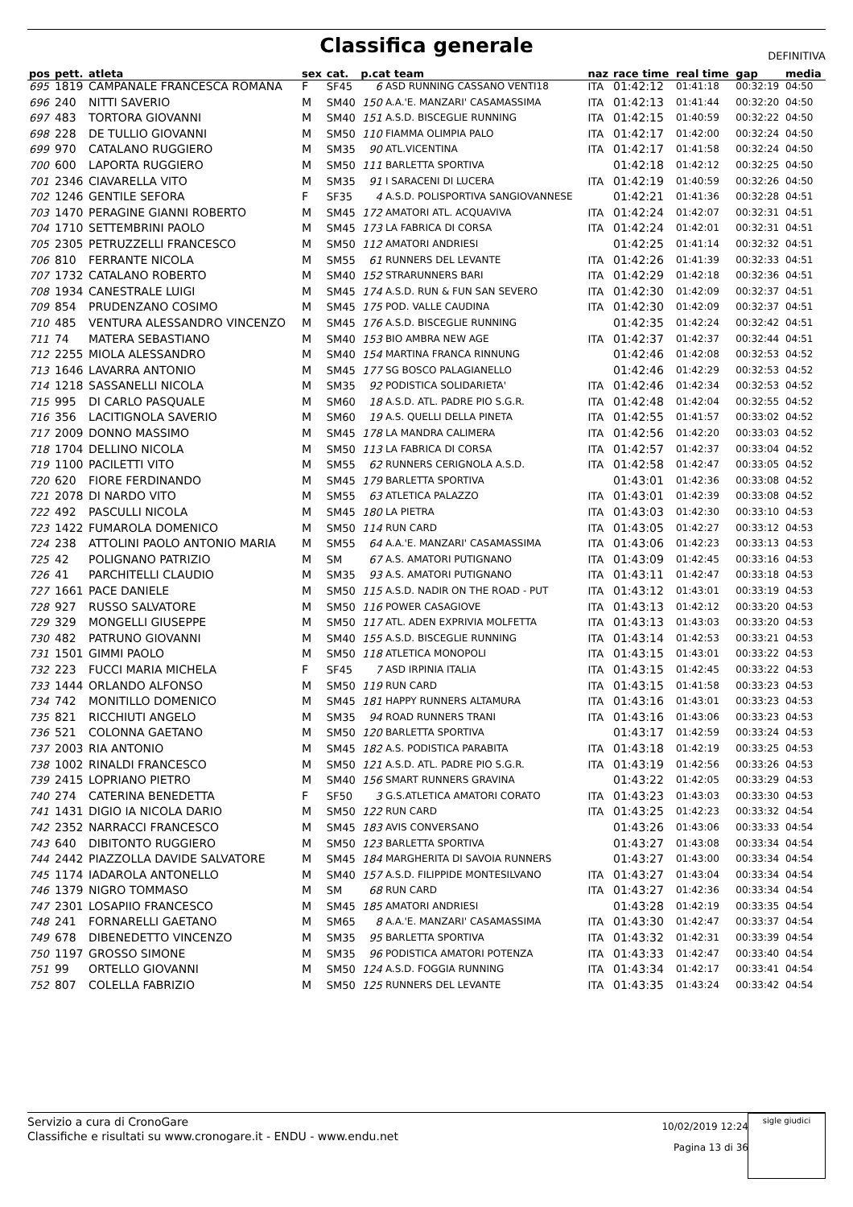Classifica generale
DEFINITIVA
| pos | pett. | atleta | sex | cat. | p.cat team | | naz | race time | real time | gap | media |
| --- | --- | --- | --- | --- | --- | --- | --- | --- | --- | --- | --- |
| 695 | 1819 | CAMPANALE FRANCESCA ROMANA | F | SF45 | 6 | ASD RUNNING CASSANO VENTI18 | ITA | 01:42:12 | 01:41:18 | 00:32:19 | 04:50 |
| 696 | 240 | NITTI SAVERIO | M | SM40 | 150 | A.A.'E. MANZARI' CASAMASSIMA | ITA | 01:42:13 | 01:41:44 | 00:32:20 | 04:50 |
| 697 | 483 | TORTORA GIOVANNI | M | SM40 | 151 | A.S.D. BISCEGLIE RUNNING | ITA | 01:42:15 | 01:40:59 | 00:32:22 | 04:50 |
| 698 | 228 | DE TULLIO GIOVANNI | M | SM50 | 110 | FIAMMA OLIMPIA PALO | ITA | 01:42:17 | 01:42:00 | 00:32:24 | 04:50 |
| 699 | 970 | CATALANO RUGGIERO | M | SM35 | 90 | ATL.VICENTINA | ITA | 01:42:17 | 01:41:58 | 00:32:24 | 04:50 |
| 700 | 600 | LAPORTA RUGGIERO | M | SM50 | 111 | BARLETTA SPORTIVA | | 01:42:18 | 01:42:12 | 00:32:25 | 04:50 |
| 701 | 2346 | CIAVARELLA VITO | M | SM35 | 91 | I SARACENI DI LUCERA | ITA | 01:42:19 | 01:40:59 | 00:32:26 | 04:50 |
| 702 | 1246 | GENTILE SEFORA | F | SF35 | 4 | A.S.D. POLISPORTIVA SANGIOVANNESE | | 01:42:21 | 01:41:36 | 00:32:28 | 04:51 |
| 703 | 1470 | PERAGINE GIANNI ROBERTO | M | SM45 | 172 | AMATORI ATL. ACQUAVIVA | ITA | 01:42:24 | 01:42:07 | 00:32:31 | 04:51 |
| 704 | 1710 | SETTEMBRINI PAOLO | M | SM45 | 173 | LA FABRICA DI CORSA | ITA | 01:42:24 | 01:42:01 | 00:32:31 | 04:51 |
| 705 | 2305 | PETRUZZELLI FRANCESCO | M | SM50 | 112 | AMATORI ANDRIESI | | 01:42:25 | 01:41:14 | 00:32:32 | 04:51 |
| 706 | 810 | FERRANTE NICOLA | M | SM55 | 61 | RUNNERS DEL LEVANTE | ITA | 01:42:26 | 01:41:39 | 00:32:33 | 04:51 |
| 707 | 1732 | CATALANO ROBERTO | M | SM40 | 152 | STRARUNNERS BARI | ITA | 01:42:29 | 01:42:18 | 00:32:36 | 04:51 |
| 708 | 1934 | CANESTRALE LUIGI | M | SM45 | 174 | A.S.D. RUN & FUN SAN SEVERO | ITA | 01:42:30 | 01:42:09 | 00:32:37 | 04:51 |
| 709 | 854 | PRUDENZANO COSIMO | M | SM45 | 175 | POD. VALLE CAUDINA | ITA | 01:42:30 | 01:42:09 | 00:32:37 | 04:51 |
| 710 | 485 | VENTURA ALESSANDRO VINCENZO | M | SM45 | 176 | A.S.D. BISCEGLIE RUNNING | | 01:42:35 | 01:42:24 | 00:32:42 | 04:51 |
| 711 | 74 | MATERA SEBASTIANO | M | SM40 | 153 | BIO AMBRA NEW AGE | ITA | 01:42:37 | 01:42:37 | 00:32:44 | 04:51 |
| 712 | 2255 | MIOLA ALESSANDRO | M | SM40 | 154 | MARTINA FRANCA RINNUNG | | 01:42:46 | 01:42:08 | 00:32:53 | 04:52 |
| 713 | 1646 | LAVARRA ANTONIO | M | SM45 | 177 | SG BOSCO PALAGIANELLO | | 01:42:46 | 01:42:29 | 00:32:53 | 04:52 |
| 714 | 1218 | SASSANELLI NICOLA | M | SM35 | 92 | PODISTICA SOLIDARIETA' | ITA | 01:42:46 | 01:42:34 | 00:32:53 | 04:52 |
| 715 | 995 | DI CARLO PASQUALE | M | SM60 | 18 | A.S.D. ATL. PADRE PIO S.G.R. | ITA | 01:42:48 | 01:42:04 | 00:32:55 | 04:52 |
| 716 | 356 | LACITIGNOLA SAVERIO | M | SM60 | 19 | A.S. QUELLI DELLA PINETA | ITA | 01:42:55 | 01:41:57 | 00:33:02 | 04:52 |
| 717 | 2009 | DONNO MASSIMO | M | SM45 | 178 | LA MANDRA CALIMERA | ITA | 01:42:56 | 01:42:20 | 00:33:03 | 04:52 |
| 718 | 1704 | DELLINO NICOLA | M | SM50 | 113 | LA FABRICA DI CORSA | ITA | 01:42:57 | 01:42:37 | 00:33:04 | 04:52 |
| 719 | 1100 | PACILETTI VITO | M | SM55 | 62 | RUNNERS CERIGNOLA A.S.D. | ITA | 01:42:58 | 01:42:47 | 00:33:05 | 04:52 |
| 720 | 620 | FIORE FERDINANDO | M | SM45 | 179 | BARLETTA SPORTIVA | | 01:43:01 | 01:42:36 | 00:33:08 | 04:52 |
| 721 | 2078 | DI NARDO VITO | M | SM55 | 63 | ATLETICA PALAZZO | ITA | 01:43:01 | 01:42:39 | 00:33:08 | 04:52 |
| 722 | 492 | PASCULLI NICOLA | M | SM45 | 180 | LA PIETRA | ITA | 01:43:03 | 01:42:30 | 00:33:10 | 04:53 |
| 723 | 1422 | FUMAROLA DOMENICO | M | SM50 | 114 | RUN CARD | ITA | 01:43:05 | 01:42:27 | 00:33:12 | 04:53 |
| 724 | 238 | ATTOLINI PAOLO ANTONIO MARIA | M | SM55 | 64 | A.A.'E. MANZARI' CASAMASSIMA | ITA | 01:43:06 | 01:42:23 | 00:33:13 | 04:53 |
| 725 | 42 | POLIGNANO PATRIZIO | M | SM | 67 | A.S. AMATORI PUTIGNANO | ITA | 01:43:09 | 01:42:45 | 00:33:16 | 04:53 |
| 726 | 41 | PARCHITELLI CLAUDIO | M | SM35 | 93 | A.S. AMATORI PUTIGNANO | ITA | 01:43:11 | 01:42:47 | 00:33:18 | 04:53 |
| 727 | 1661 | PACE DANIELE | M | SM50 | 115 | A.S.D. NADIR ON THE ROAD - PUT | ITA | 01:43:12 | 01:43:01 | 00:33:19 | 04:53 |
| 728 | 927 | RUSSO SALVATORE | M | SM50 | 116 | POWER CASAGIOVE | ITA | 01:43:13 | 01:42:12 | 00:33:20 | 04:53 |
| 729 | 329 | MONGELLI GIUSEPPE | M | SM50 | 117 | ATL. ADEN EXPRIVIA MOLFETTA | ITA | 01:43:13 | 01:43:03 | 00:33:20 | 04:53 |
| 730 | 482 | PATRUNO GIOVANNI | M | SM40 | 155 | A.S.D. BISCEGLIE RUNNING | ITA | 01:43:14 | 01:42:53 | 00:33:21 | 04:53 |
| 731 | 1501 | GIMMI PAOLO | M | SM50 | 118 | ATLETICA MONOPOLI | ITA | 01:43:15 | 01:43:01 | 00:33:22 | 04:53 |
| 732 | 223 | FUCCI MARIA MICHELA | F | SF45 | 7 | ASD IRPINIA ITALIA | ITA | 01:43:15 | 01:42:45 | 00:33:22 | 04:53 |
| 733 | 1444 | ORLANDO ALFONSO | M | SM50 | 119 | RUN CARD | ITA | 01:43:15 | 01:41:58 | 00:33:23 | 04:53 |
| 734 | 742 | MONITILLO DOMENICO | M | SM45 | 181 | HAPPY RUNNERS ALTAMURA | ITA | 01:43:16 | 01:43:01 | 00:33:23 | 04:53 |
| 735 | 821 | RICCHIUTI ANGELO | M | SM35 | 94 | ROAD RUNNERS TRANI | ITA | 01:43:16 | 01:43:06 | 00:33:23 | 04:53 |
| 736 | 521 | COLONNA GAETANO | M | SM50 | 120 | BARLETTA SPORTIVA | | 01:43:17 | 01:42:59 | 00:33:24 | 04:53 |
| 737 | 2003 | RIA ANTONIO | M | SM45 | 182 | A.S. PODISTICA PARABITA | ITA | 01:43:18 | 01:42:19 | 00:33:25 | 04:53 |
| 738 | 1002 | RINALDI FRANCESCO | M | SM50 | 121 | A.S.D. ATL. PADRE PIO S.G.R. | ITA | 01:43:19 | 01:42:56 | 00:33:26 | 04:53 |
| 739 | 2415 | LOPRIANO PIETRO | M | SM40 | 156 | SMART RUNNERS GRAVINA | | 01:43:22 | 01:42:05 | 00:33:29 | 04:53 |
| 740 | 274 | CATERINA BENEDETTA | F | SF50 | 3 | G.S.ATLETICA AMATORI CORATO | ITA | 01:43:23 | 01:43:03 | 00:33:30 | 04:53 |
| 741 | 1431 | DIGIO IA NICOLA DARIO | M | SM50 | 122 | RUN CARD | ITA | 01:43:25 | 01:42:23 | 00:33:32 | 04:54 |
| 742 | 2352 | NARRACCI FRANCESCO | M | SM45 | 183 | AVIS CONVERSANO | | 01:43:26 | 01:43:06 | 00:33:33 | 04:54 |
| 743 | 640 | DIBITONTO RUGGIERO | M | SM50 | 123 | BARLETTA SPORTIVA | | 01:43:27 | 01:43:08 | 00:33:34 | 04:54 |
| 744 | 2442 | PIAZZOLLA DAVIDE SALVATORE | M | SM45 | 184 | MARGHERITA DI SAVOIA RUNNERS | | 01:43:27 | 01:43:00 | 00:33:34 | 04:54 |
| 745 | 1174 | IADAROLA ANTONELLO | M | SM40 | 157 | A.S.D. FILIPPIDE MONTESILVANO | ITA | 01:43:27 | 01:43:04 | 00:33:34 | 04:54 |
| 746 | 1379 | NIGRO TOMMASO | M | SM | 68 | RUN CARD | ITA | 01:43:27 | 01:42:36 | 00:33:34 | 04:54 |
| 747 | 2301 | LOSAPIIO FRANCESCO | M | SM45 | 185 | AMATORI ANDRIESI | | 01:43:28 | 01:42:19 | 00:33:35 | 04:54 |
| 748 | 241 | FORNARELLI GAETANO | M | SM65 | 8 | A.A.'E. MANZARI' CASAMASSIMA | ITA | 01:43:30 | 01:42:47 | 00:33:37 | 04:54 |
| 749 | 678 | DIBENEDETTO VINCENZO | M | SM35 | 95 | BARLETTA SPORTIVA | ITA | 01:43:32 | 01:42:31 | 00:33:39 | 04:54 |
| 750 | 1197 | GROSSO SIMONE | M | SM35 | 96 | PODISTICA AMATORI POTENZA | ITA | 01:43:33 | 01:42:47 | 00:33:40 | 04:54 |
| 751 | 99 | ORTELLO GIOVANNI | M | SM50 | 124 | A.S.D. FOGGIA RUNNING | ITA | 01:43:34 | 01:42:17 | 00:33:41 | 04:54 |
| 752 | 807 | COLELLA FABRIZIO | M | SM50 | 125 | RUNNERS DEL LEVANTE | ITA | 01:43:35 | 01:43:24 | 00:33:42 | 04:54 |
Servizio a cura di CronoGare
Classifiche e risultati su www.cronogare.it - ENDU - www.endu.net
10/02/2019 12:24
Pagina 13 di 36
sigle giudici